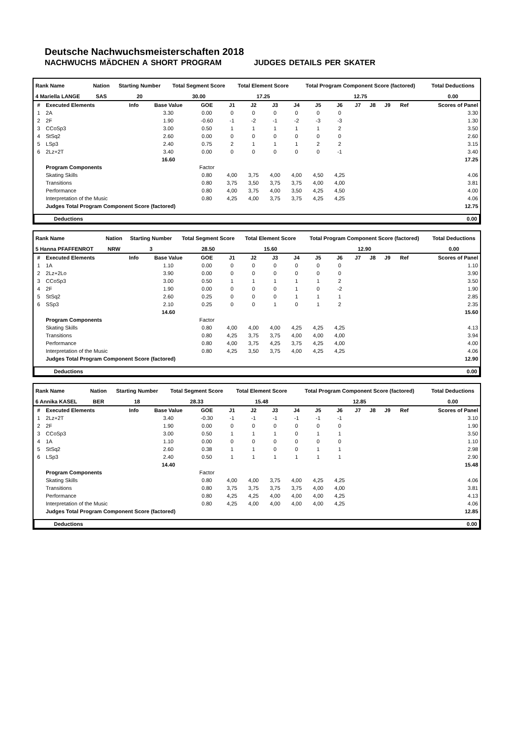Deutsche Nachwuchsmeisterschaften 2018
NACHWUCHS MÄDCHEN A SHORT PROGRAM JUDGES DETAILS PER SKATER
| Rank Name | Nation | Starting Number | Total Segment Score | Total Element Score | Total Program Component Score (factored) | Total Deductions |
| --- | --- | --- | --- | --- | --- | --- |
| 4 Mariella LANGE | SAS | 20 | 30.00 | 17.25 | 12.75 | 0.00 |
| # | Executed Elements | Info | Base Value | GOE | J1 | J2 | J3 | J4 | J5 | J6 | J7 | J8 | J9 | Ref | Scores of Panel |
| --- | --- | --- | --- | --- | --- | --- | --- | --- | --- | --- | --- | --- | --- | --- | --- |
| 1 | 2A | | 3.30 | 0.00 | 0 | 0 | 0 | 0 | 0 | 0 | | | | | 3.30 |
| 2 | 2F | | 1.90 | -0.60 | -1 | -2 | -1 | -2 | -3 | -3 | | | | | 1.30 |
| 3 | CCoSp3 | | 3.00 | 0.50 | 1 | 1 | 1 | 1 | 1 | 2 | | | | | 3.50 |
| 4 | StSq2 | | 2.60 | 0.00 | 0 | 0 | 0 | 0 | 0 | 0 | | | | | 2.60 |
| 5 | LSp3 | | 2.40 | 0.75 | 2 | 1 | 1 | 1 | 2 | 2 | | | | | 3.15 |
| 6 | 2Lz+2T | | 3.40 | 0.00 | 0 | 0 | 0 | 0 | 0 | -1 | | | | | 3.40 |
| | | | 16.60 | | | | | | | | | | | | 17.25 |
| | Program Components | | | Factor | | | | | | | | | | | |
| | Skating Skills | | | 0.80 | 4,00 | 3,75 | 4,00 | 4,00 | 4,50 | 4,25 | | | | | 4.06 |
| | Transitions | | | 0.80 | 3,75 | 3,50 | 3,75 | 3,75 | 4,00 | 4,00 | | | | | 3.81 |
| | Performance | | | 0.80 | 4,00 | 3,75 | 4,00 | 3,50 | 4,25 | 4,50 | | | | | 4.00 |
| | Interpretation of the Music | | | 0.80 | 4,25 | 4,00 | 3,75 | 3,75 | 4,25 | 4,25 | | | | | 4.06 |
| | Judges Total Program Component Score (factored) | | | | | | | | | | | | | | 12.75 |
| Deductions | 0.00 |
| --- | --- |
| Rank Name | Nation | Starting Number | Total Segment Score | Total Element Score | Total Program Component Score (factored) | Total Deductions |
| --- | --- | --- | --- | --- | --- | --- |
| 5 Hanna PFAFFENROT | NRW | 3 | 28.50 | 15.60 | 12.90 | 0.00 |
| # | Executed Elements | Info | Base Value | GOE | J1 | J2 | J3 | J4 | J5 | J6 | J7 | J8 | J9 | Ref | Scores of Panel |
| --- | --- | --- | --- | --- | --- | --- | --- | --- | --- | --- | --- | --- | --- | --- | --- |
| 1 | 1A | | 1.10 | 0.00 | 0 | 0 | 0 | 0 | 0 | 0 | | | | | 1.10 |
| 2 | 2Lz+2Lo | | 3.90 | 0.00 | 0 | 0 | 0 | 0 | 0 | 0 | | | | | 3.90 |
| 3 | CCoSp3 | | 3.00 | 0.50 | 1 | 1 | 1 | 1 | 1 | 2 | | | | | 3.50 |
| 4 | 2F | | 1.90 | 0.00 | 0 | 0 | 0 | 1 | 0 | -2 | | | | | 1.90 |
| 5 | StSq2 | | 2.60 | 0.25 | 0 | 0 | 0 | 1 | 1 | 1 | | | | | 2.85 |
| 6 | SSp3 | | 2.10 | 0.25 | 0 | 0 | 1 | 0 | 1 | 2 | | | | | 2.35 |
| | | | 14.60 | | | | | | | | | | | | 15.60 |
| | Program Components | | | Factor | | | | | | | | | | | |
| | Skating Skills | | | 0.80 | 4,00 | 4,00 | 4,00 | 4,25 | 4,25 | 4,25 | | | | | 4.13 |
| | Transitions | | | 0.80 | 4,25 | 3,75 | 3,75 | 4,00 | 4,00 | 4,00 | | | | | 3.94 |
| | Performance | | | 0.80 | 4,00 | 3,75 | 4,25 | 3,75 | 4,25 | 4,00 | | | | | 4.00 |
| | Interpretation of the Music | | | 0.80 | 4,25 | 3,50 | 3,75 | 4,00 | 4,25 | 4,25 | | | | | 4.06 |
| | Judges Total Program Component Score (factored) | | | | | | | | | | | | | | 12.90 |
| Deductions | 0.00 |
| --- | --- |
| Rank Name | Nation | Starting Number | Total Segment Score | Total Element Score | Total Program Component Score (factored) | Total Deductions |
| --- | --- | --- | --- | --- | --- | --- |
| 6 Annika KASEL | BER | 18 | 28.33 | 15.48 | 12.85 | 0.00 |
| # | Executed Elements | Info | Base Value | GOE | J1 | J2 | J3 | J4 | J5 | J6 | J7 | J8 | J9 | Ref | Scores of Panel |
| --- | --- | --- | --- | --- | --- | --- | --- | --- | --- | --- | --- | --- | --- | --- | --- |
| 1 | 2Lz+2T | | 3.40 | -0.30 | -1 | -1 | -1 | -1 | -1 | -1 | | | | | 3.10 |
| 2 | 2F | | 1.90 | 0.00 | 0 | 0 | 0 | 0 | 0 | 0 | | | | | 1.90 |
| 3 | CCoSp3 | | 3.00 | 0.50 | 1 | 1 | 1 | 0 | 1 | 1 | | | | | 3.50 |
| 4 | 1A | | 1.10 | 0.00 | 0 | 0 | 0 | 0 | 0 | 0 | | | | | 1.10 |
| 5 | StSq2 | | 2.60 | 0.38 | 1 | 1 | 0 | 0 | 1 | 1 | | | | | 2.98 |
| 6 | LSp3 | | 2.40 | 0.50 | 1 | 1 | 1 | 1 | 1 | 1 | | | | | 2.90 |
| | | | 14.40 | | | | | | | | | | | | 15.48 |
| | Program Components | | | Factor | | | | | | | | | | | |
| | Skating Skills | | | 0.80 | 4,00 | 4,00 | 3,75 | 4,00 | 4,25 | 4,25 | | | | | 4.06 |
| | Transitions | | | 0.80 | 3,75 | 3,75 | 3,75 | 3,75 | 4,00 | 4,00 | | | | | 3.81 |
| | Performance | | | 0.80 | 4,25 | 4,25 | 4,00 | 4,00 | 4,00 | 4,25 | | | | | 4.13 |
| | Interpretation of the Music | | | 0.80 | 4,25 | 4,00 | 4,00 | 4,00 | 4,00 | 4,25 | | | | | 4.06 |
| | Judges Total Program Component Score (factored) | | | | | | | | | | | | | | 12.85 |
| Deductions | 0.00 |
| --- | --- |